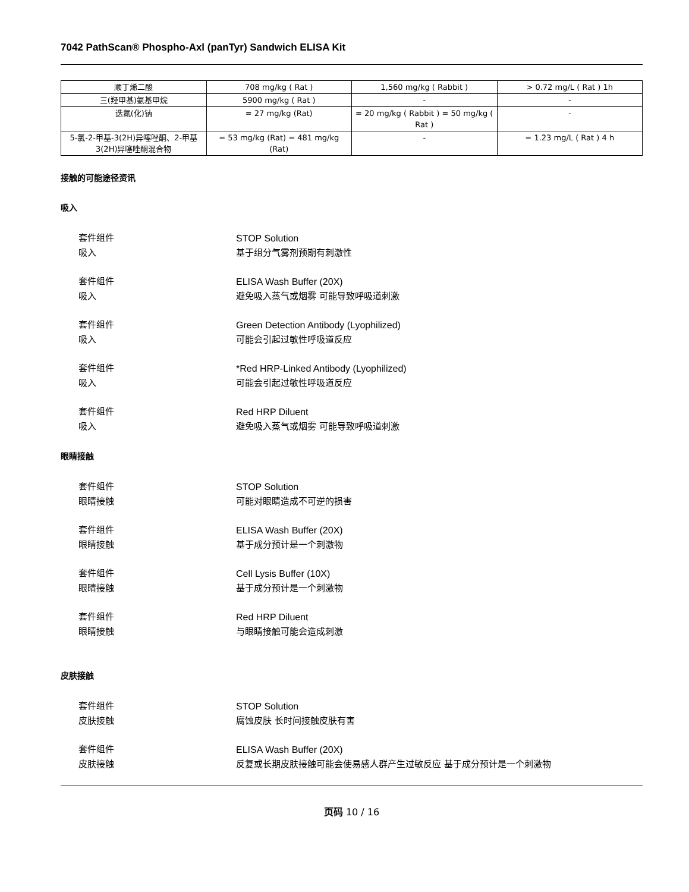7042 PathScan® Phospho-Axl (panTyr) Sandwich ELISA Kit
| 顺丁烯二酸 | 708 mg/kg ( Rat ) | 1,560 mg/kg ( Rabbit ) | > 0.72 mg/L ( Rat ) 1h |
| 三(羟甲基)氨基甲烷 | 5900 mg/kg ( Rat ) | - | - |
| 迭氮(化)钠 | = 27 mg/kg (Rat) | = 20 mg/kg ( Rabbit ) = 50 mg/kg ( Rat ) | - |
| 5-氯-2-甲基-3(2H)异噻唑酮、2-甲基3(2H)异噻唑酮混合物 | = 53 mg/kg (Rat) = 481 mg/kg (Rat) | - | = 1.23 mg/L ( Rat ) 4 h |
接触的可能途径资讯
吸入
套件组件 STOP Solution
吸入 基于组分气雾剂预期有刺激性
套件组件 ELISA Wash Buffer (20X)
吸入 避免吸入蒸气或烟雾 可能导致呼吸道刺激
套件组件 Green Detection Antibody (Lyophilized)
吸入 可能会引起过敏性呼吸道反应
套件组件 *Red HRP-Linked Antibody (Lyophilized)
吸入 可能会引起过敏性呼吸道反应
套件组件 Red HRP Diluent
吸入 避免吸入蒸气或烟雾 可能导致呼吸道刺激
眼睛接触
套件组件 STOP Solution
眼睛接触 可能对眼睛造成不可逆的损害
套件组件 ELISA Wash Buffer (20X)
眼睛接触 基于成分预计是一个刺激物
套件组件 Cell Lysis Buffer (10X)
眼睛接触 基于成分预计是一个刺激物
套件组件 Red HRP Diluent
眼睛接触 与眼睛接触可能会造成刺激
皮肤接触
套件组件 STOP Solution
皮肤接触 腐蚀皮肤 长时间接触皮肤有害
套件组件 ELISA Wash Buffer (20X)
皮肤接触 反复或长期皮肤接触可能会使易感人群产生过敏反应 基于成分预计是一个刺激物
页码 10 / 16